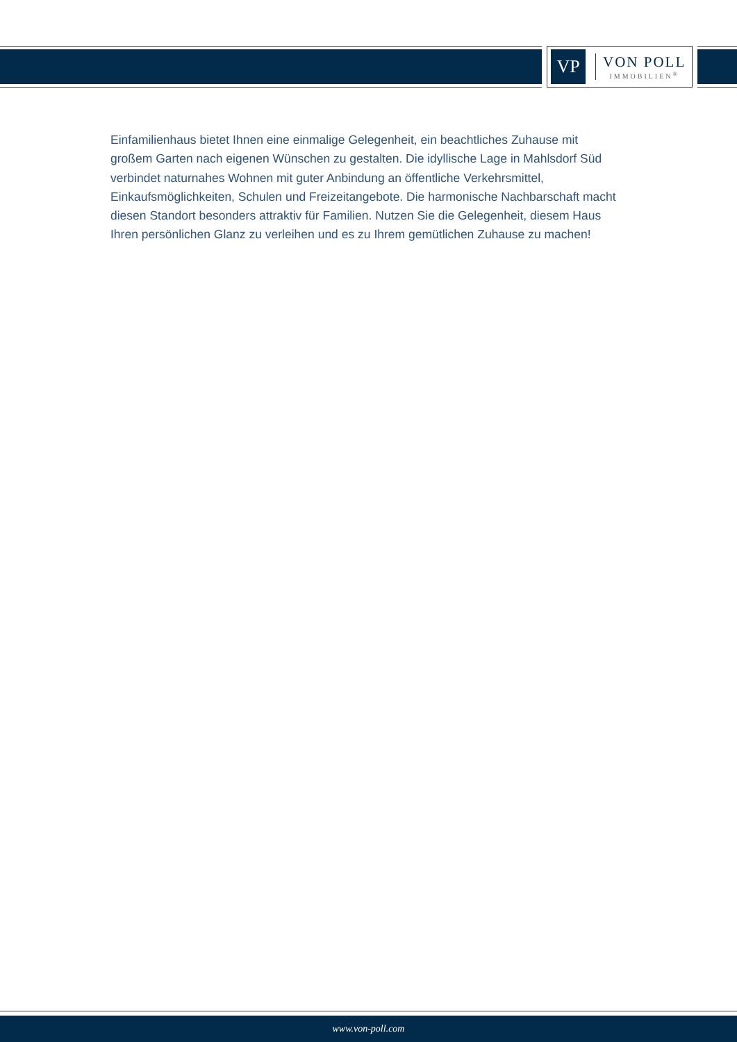VP
VON POLL
IMMOBILIEN<sup>®</sup>
Einfamilienhaus bietet Ihnen eine einmalige Gelegenheit, ein beachtliches Zuhause mit großem Garten nach eigenen Wünschen zu gestalten. Die idyllische Lage in Mahlsdorf Süd verbindet naturnahes Wohnen mit guter Anbindung an öffentliche Verkehrsmittel, Einkaufsmöglichkeiten, Schulen und Freizeitangebote. Die harmonische Nachbarschaft macht diesen Standort besonders attraktiv für Familien. Nutzen Sie die Gelegenheit, diesem Haus Ihren persönlichen Glanz zu verleihen und es zu Ihrem gemütlichen Zuhause zu machen!
www.von-poll.com